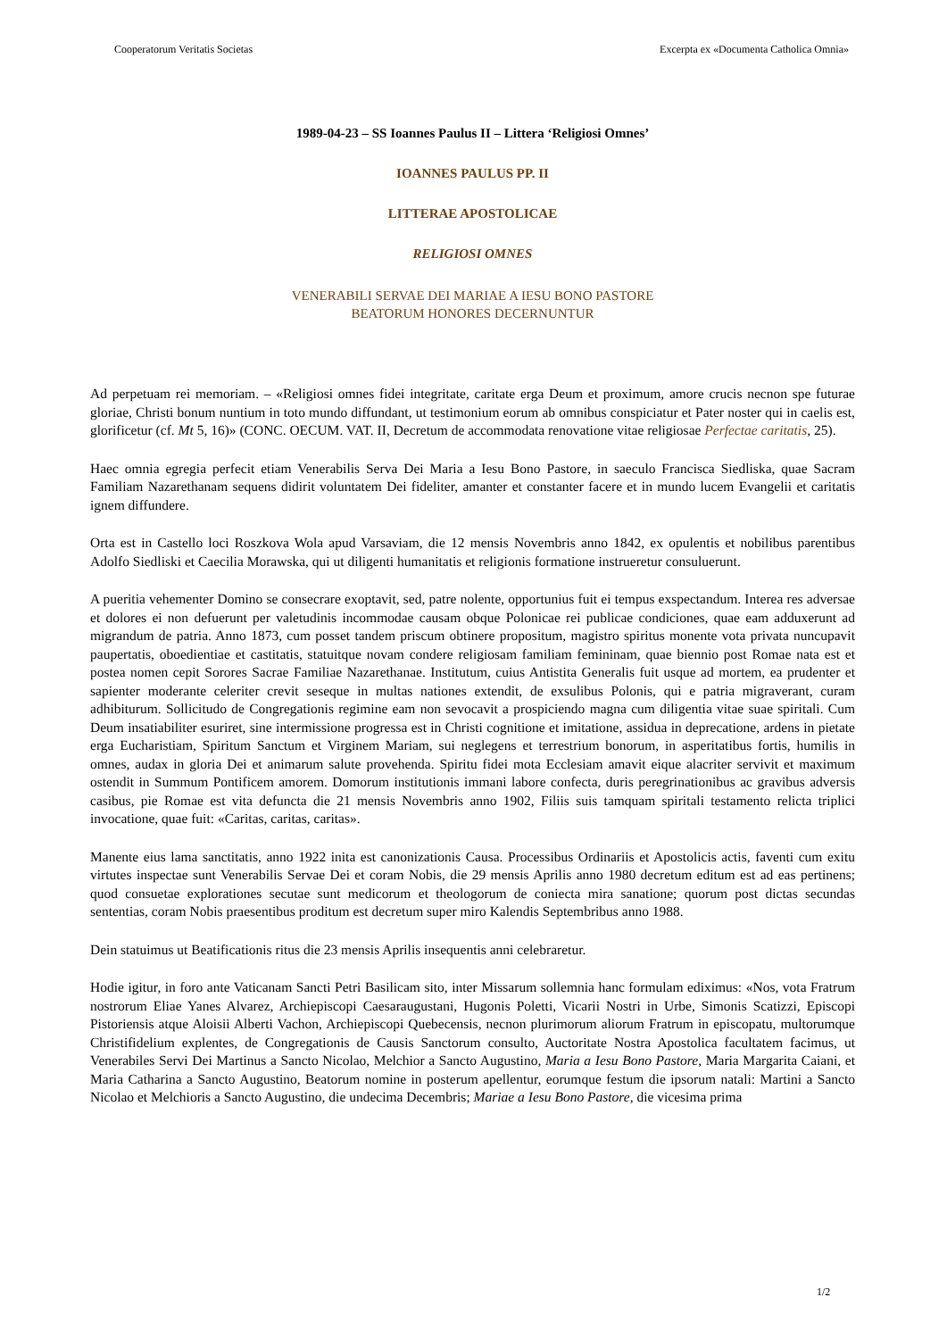Cooperatorum Veritatis Societas Excerpta ex «Documenta Catholica Omnia»
1989-04-23 – SS Ioannes Paulus II – Littera ‘Religiosi Omnes’
IOANNES PAULUS PP. II
LITTERAE APOSTOLICAE
RELIGIOSI OMNES
VENERABILI SERVAE DEI MARIAE A IESU BONO PASTORE
BEATORUM HONORES DECERNUNTUR
Ad perpetuam rei memoriam. – «Religiosi omnes fidei integritate, caritate erga Deum et proximum, amore crucis necnon spe futurae gloriae, Christi bonum nuntium in toto mundo diffundant, ut testimonium eorum ab omnibus conspiciatur et Pater noster qui in caelis est, glorificetur (cf. Mt 5, 16)» (CONC. OECUM. VAT. II, Decretum de accommodata renovatione vitae religiosae Perfectae caritatis, 25).
Haec omnia egregia perfecit etiam Venerabilis Serva Dei Maria a Iesu Bono Pastore, in saeculo Francisca Siedliska, quae Sacram Familiam Nazarethanam sequens didirit voluntatem Dei fideliter, amanter et constanter facere et in mundo lucem Evangelii et caritatis ignem diffundere.
Orta est in Castello loci Roszkova Wola apud Varsaviam, die 12 mensis Novembris anno 1842, ex opulentis et nobilibus parentibus Adolfo Siedliski et Caecilia Morawska, qui ut diligenti humanitatis et religionis formatione instrueretur consuluerunt.
A pueritia vehementer Domino se consecrare exoptavit, sed, patre nolente, opportunius fuit ei tempus exspectandum. Interea res adversae et dolores ei non defuerunt per valetudinis incommodae causam obque Polonicae rei publicae condiciones, quae eam adduxerunt ad migrandum de patria. Anno 1873, cum posset tandem priscum obtinere propositum, magistro spiritus monente vota privata nuncupavit paupertatis, oboedientiae et castitatis, statuitque novam condere religiosam familiam femininam, quae biennio post Romae nata est et postea nomen cepit Sorores Sacrae Familiae Nazarethanae. Institutum, cuius Antistita Generalis fuit usque ad mortem, ea prudenter et sapienter moderante celeriter crevit seseque in multas nationes extendit, de exsulibus Polonis, qui e patria migraverant, curam adhibiturum. Sollicitudo de Congregationis regimine eam non sevocavit a prospiciendo magna cum diligentia vitae suae spiritali. Cum Deum insatiabiliter esuriret, sine intermissione progressa est in Christi cognitione et imitatione, assidua in deprecatione, ardens in pietate erga Eucharistiam, Spiritum Sanctum et Virginem Mariam, sui neglegens et terrestrium bonorum, in asperitatibus fortis, humilis in omnes, audax in gloria Dei et animarum salute provehenda. Spiritu fidei mota Ecclesiam amavit eique alacriter servivit et maximum ostendit in Summum Pontificem amorem. Domorum institutionis immani labore confecta, duris peregrinationibus ac gravibus adversis casibus, pie Romae est vita defuncta die 21 mensis Novembris anno 1902, Filiis suis tamquam spiritali testamento relicta triplici invocatione, quae fuit: «Caritas, caritas, caritas».
Manente eius lama sanctitatis, anno 1922 inita est canonizationis Causa. Processibus Ordinariis et Apostolicis actis, faventi cum exitu virtutes inspectae sunt Venerabilis Servae Dei et coram Nobis, die 29 mensis Aprilis anno 1980 decretum editum est ad eas pertinens; quod consuetae explorationes secutae sunt medicorum et theologorum de coniecta mira sanatione; quorum post dictas secundas sententias, coram Nobis praesentibus proditum est decretum super miro Kalendis Septembribus anno 1988.
Dein statuimus ut Beatificationis ritus die 23 mensis Aprilis insequentis anni celebraretur.
Hodie igitur, in foro ante Vaticanam Sancti Petri Basilicam sito, inter Missarum sollemnia hanc formulam ediximus: «Nos, vota Fratrum nostrorum Eliae Yanes Alvarez, Archiepiscopi Caesaraugustani, Hugonis Poletti, Vicarii Nostri in Urbe, Simonis Scatizzi, Episcopi Pistoriensis atque Aloisii Alberti Vachon, Archiepiscopi Quebecensis, necnon plurimorum aliorum Fratrum in episcopatu, multorumque Christifidelium explentes, de Congregationis de Causis Sanctorum consulto, Auctoritate Nostra Apostolica facultatem facimus, ut Venerabiles Servi Dei Martinus a Sancto Nicolao, Melchior a Sancto Augustino, Maria a Iesu Bono Pastore, Maria Margarita Caiani, et Maria Catharina a Sancto Augustino, Beatorum nomine in posterum apellentur, eorumque festum die ipsorum natali: Martini a Sancto Nicolao et Melchioris a Sancto Augustino, die undecima Decembris; Mariae a Iesu Bono Pastore, die vicesima prima
1/2